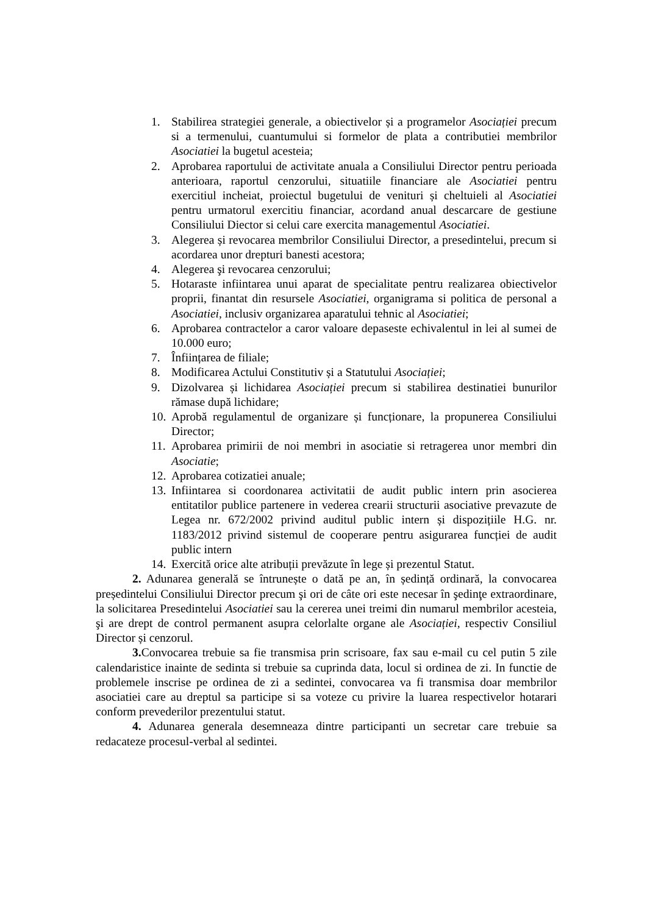1. Stabilirea strategiei generale, a obiectivelor și a programelor Asociației precum si a termenului, cuantumului si formelor de plata a contributiei membrilor Asociatiei la bugetul acesteia;
2. Aprobarea raportului de activitate anuala a Consiliului Director pentru perioada anterioara, raportul cenzorului, situatiile financiare ale Asociatiei pentru exercitiul incheiat, proiectul bugetului de venituri și cheltuieli al Asociatiei pentru urmatorul exercitiu financiar, acordand anual descarcare de gestiune Consiliului Diector si celui care exercita managementul Asociatiei.
3. Alegerea și revocarea membrilor Consiliului Director, a presedintelui, precum si acordarea unor drepturi banesti acestora;
4. Alegerea şi revocarea cenzorului;
5. Hotaraste infiintarea unui aparat de specialitate pentru realizarea obiectivelor proprii, finantat din resursele Asociatiei, organigrama si politica de personal a Asociatiei, inclusiv organizarea aparatului tehnic al Asociatiei;
6. Aprobarea contractelor a caror valoare depaseste echivalentul in lei al sumei de 10.000 euro;
7. Înființarea de filiale;
8. Modificarea Actului Constitutiv și a Statutului Asociației;
9. Dizolvarea și lichidarea Asociației precum si stabilirea destinatiei bunurilor rămase după lichidare;
10. Aprobă regulamentul de organizare și funcționare, la propunerea Consiliului Director;
11. Aprobarea primirii de noi membri in asociatie si retragerea unor membri din Asociatie;
12. Aprobarea cotizatiei anuale;
13. Infiintarea si coordonarea activitatii de audit public intern prin asocierea entitatilor publice partenere in vederea crearii structurii asociative prevazute de Legea nr. 672/2002 privind auditul public intern și dispozițiile H.G. nr. 1183/2012 privind sistemul de cooperare pentru asigurarea funcției de audit public intern
14. Exercită orice alte atribuții prevăzute în lege și prezentul Statut.
2. Adunarea generală se întrunește o dată pe an, în ședință ordinară, la convocarea președintelui Consiliului Director precum şi ori de câte ori este necesar în şedinţe extraordinare, la solicitarea Presedintelui Asociatiei sau la cererea unei treimi din numarul membrilor acesteia, şi are drept de control permanent asupra celorlalte organe ale Asociației, respectiv Consiliul Director și cenzorul.
3. Convocarea trebuie sa fie transmisa prin scrisoare, fax sau e-mail cu cel putin 5 zile calendaristice inainte de sedinta si trebuie sa cuprinda data, locul si ordinea de zi. In functie de problemele inscrise pe ordinea de zi a sedintei, convocarea va fi transmisa doar membrilor asociatiei care au dreptul sa participe si sa voteze cu privire la luarea respectivelor hotarari conform prevederilor prezentului statut.
4. Adunarea generala desemneaza dintre participanti un secretar care trebuie sa redacateze procesul-verbal al sedintei.